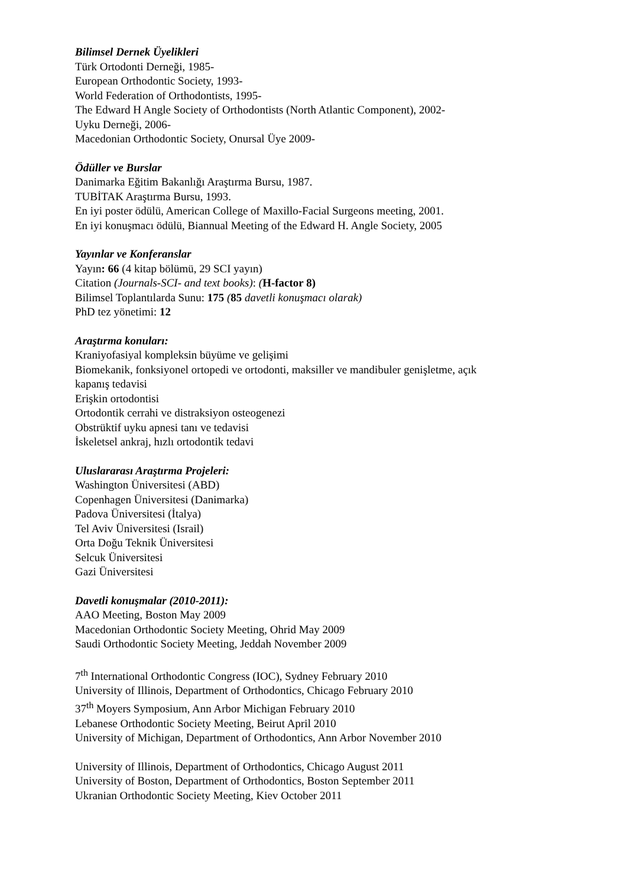Bilimsel Dernek Üyelikleri
Türk Ortodonti Derneği, 1985-
European Orthodontic Society, 1993-
World Federation of Orthodontists, 1995-
The Edward H Angle Society of Orthodontists (North Atlantic Component), 2002-
Uyku Derneği, 2006-
Macedonian Orthodontic Society, Onursal Üye 2009-
Ödüller ve Burslar
Danimarka Eğitim Bakanlığı Araştırma Bursu, 1987.
TUBİTAK Araştırma Bursu, 1993.
En iyi poster ödülü, American College of Maxillo-Facial Surgeons meeting, 2001.
En iyi konuşmacı ödülü, Biannual Meeting of the Edward H. Angle Society, 2005
Yayınlar ve Konferanslar
Yayın: 66 (4 kitap bölümü, 29 SCI yayın)
Citation (Journals-SCI- and text books): (H-factor 8)
Bilimsel Toplantılarda Sunu: 175 (85 davetli konuşmacı olarak)
PhD tez yönetimi: 12
Araştırma konuları:
Kraniyofasiyal kompleksin büyüme ve gelişimi
Biomekanik, fonksiyonel ortopedi ve ortodonti, maksiller ve mandibuler genişletme, açık
kapanış tedavisi
Erişkin ortodontisi
Ortodontik cerrahi ve distraksiyon osteogenezi
Obstrüktif uyku apnesi tanı ve tedavisi
İskeletsel ankraj, hızlı ortodontik tedavi
Uluslararası Araştırma Projeleri:
Washington Üniversitesi (ABD)
Copenhagen Üniversitesi (Danimarka)
Padova Üniversitesi (İtalya)
Tel Aviv Üniversitesi (Israil)
Orta Doğu Teknik Üniversitesi
Selcuk Üniversitesi
Gazi Üniversitesi
Davetli konuşmalar (2010-2011):
AAO Meeting, Boston May 2009
Macedonian Orthodontic Society Meeting, Ohrid May 2009
Saudi Orthodontic Society Meeting, Jeddah November 2009
7<sup>th</sup> International Orthodontic Congress (IOC), Sydney February 2010
University of Illinois, Department of Orthodontics, Chicago February 2010
37<sup>th</sup> Moyers Symposium, Ann Arbor Michigan February 2010
Lebanese Orthodontic Society Meeting, Beirut April 2010
University of Michigan, Department of Orthodontics, Ann Arbor November 2010
University of Illinois, Department of Orthodontics, Chicago August 2011
University of Boston, Department of Orthodontics, Boston September 2011
Ukranian Orthodontic Society Meeting, Kiev October 2011